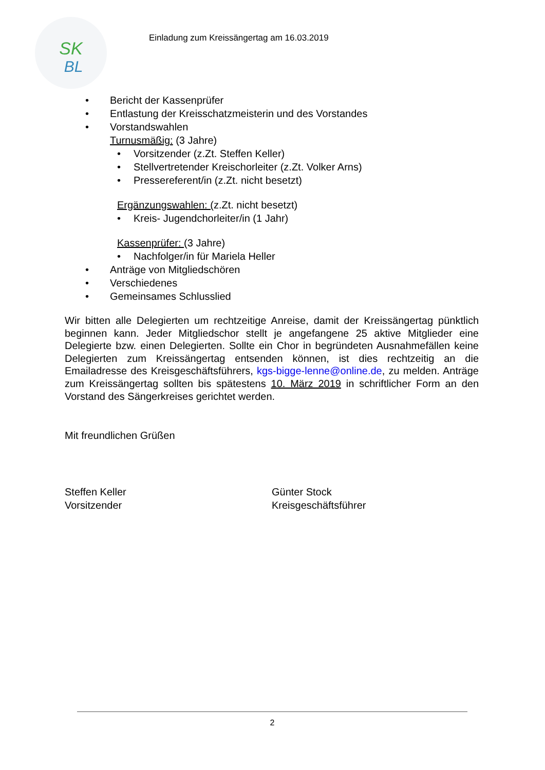SK
BL
Einladung zum Kreissängertag am 16.03.2019
• Bericht der Kassenprüfer
• Entlastung der Kreisschatzmeisterin und des Vorstandes
• Vorstandswahlen
Turnusmäßig: (3 Jahre)
• Vorsitzender (z.Zt. Steffen Keller)
• Stellvertretender Kreischorleiter (z.Zt. Volker Arns)
• Pressereferent/in (z.Zt. nicht besetzt)
Ergänzungswahlen: (z.Zt. nicht besetzt)
• Kreis- Jugendchorleiter/in (1 Jahr)
Kassenprüfer: (3 Jahre)
• Nachfolger/in für Mariela Heller
• Anträge von Mitgliedschören
• Verschiedenes
• Gemeinsames Schlusslied
Wir bitten alle Delegierten um rechtzeitige Anreise, damit der Kreissängertag pünktlich beginnen kann. Jeder Mitgliedschor stellt je angefangene 25 aktive Mitglieder eine Delegierte bzw. einen Delegierten. Sollte ein Chor in begründeten Ausnahmefällen keine Delegierten zum Kreissängertag entsenden können, ist dies rechtzeitig an die Emailadresse des Kreisgeschäftsführers, kgs-bigge-lenne@online.de, zu melden. Anträge zum Kreissängertag sollten bis spätestens 10. März 2019 in schriftlicher Form an den Vorstand des Sängerkreises gerichtet werden.
Mit freundlichen Grüßen
Steffen Keller
Vorsitzender
Günter Stock
Kreisgeschäftsführer
2